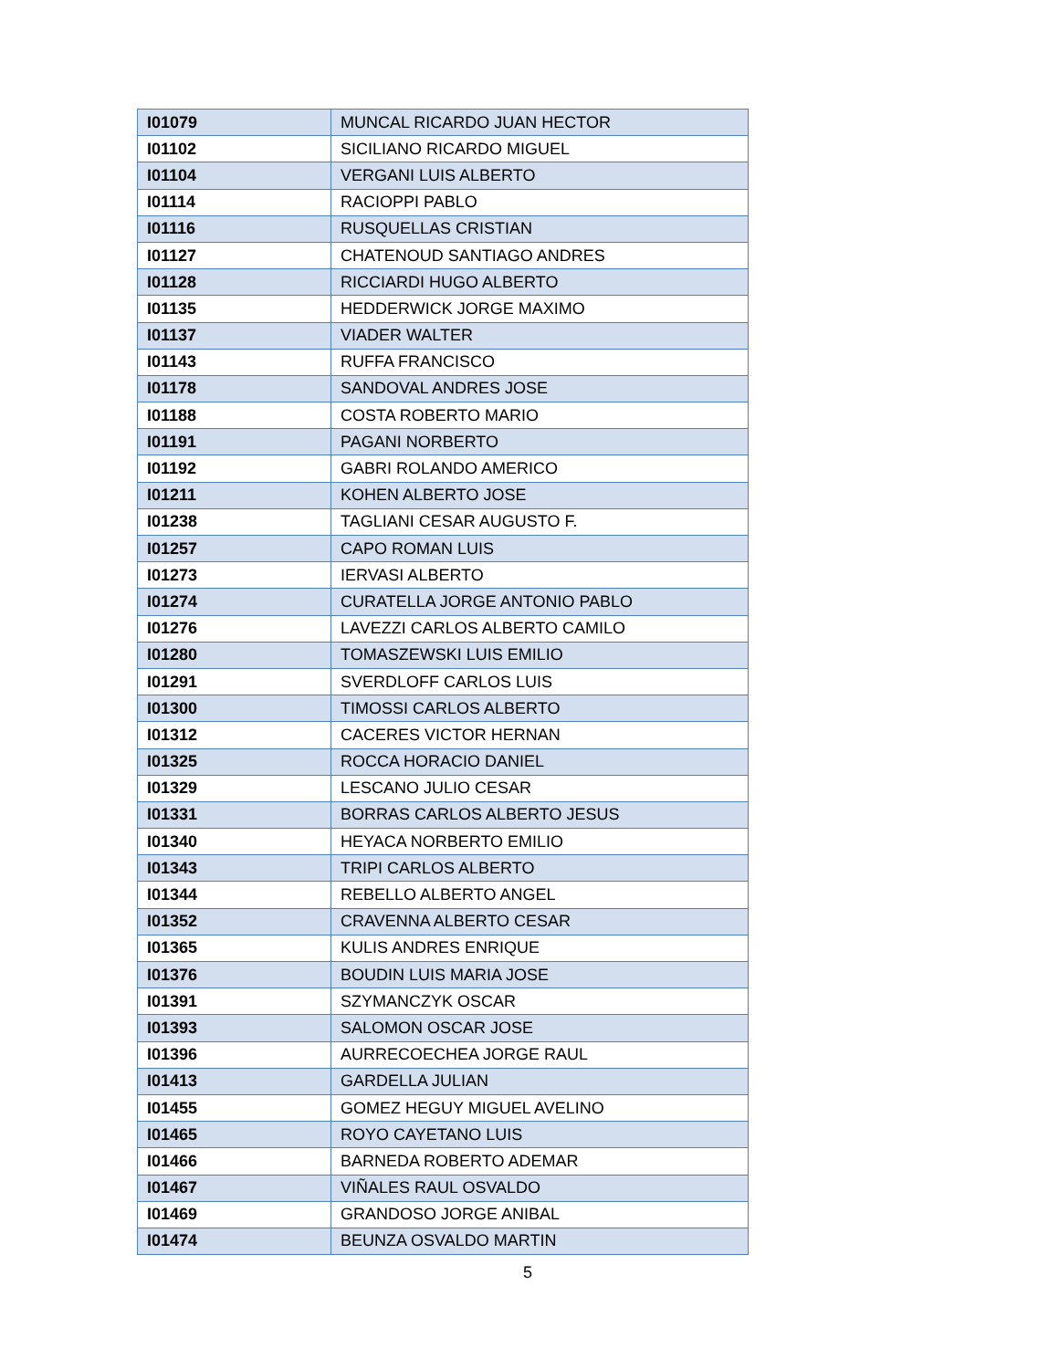| I01079 | MUNCAL RICARDO JUAN HECTOR |
| I01102 | SICILIANO RICARDO MIGUEL |
| I01104 | VERGANI LUIS ALBERTO |
| I01114 | RACIOPPI PABLO |
| I01116 | RUSQUELLAS CRISTIAN |
| I01127 | CHATENOUD SANTIAGO ANDRES |
| I01128 | RICCIARDI HUGO ALBERTO |
| I01135 | HEDDERWICK JORGE MAXIMO |
| I01137 | VIADER WALTER |
| I01143 | RUFFA FRANCISCO |
| I01178 | SANDOVAL ANDRES JOSE |
| I01188 | COSTA ROBERTO MARIO |
| I01191 | PAGANI NORBERTO |
| I01192 | GABRI ROLANDO AMERICO |
| I01211 | KOHEN ALBERTO JOSE |
| I01238 | TAGLIANI CESAR AUGUSTO F. |
| I01257 | CAPO ROMAN LUIS |
| I01273 | IERVASI ALBERTO |
| I01274 | CURATELLA JORGE ANTONIO PABLO |
| I01276 | LAVEZZI CARLOS ALBERTO CAMILO |
| I01280 | TOMASZEWSKI LUIS EMILIO |
| I01291 | SVERDLOFF CARLOS LUIS |
| I01300 | TIMOSSI CARLOS ALBERTO |
| I01312 | CACERES VICTOR HERNAN |
| I01325 | ROCCA HORACIO DANIEL |
| I01329 | LESCANO JULIO CESAR |
| I01331 | BORRAS CARLOS ALBERTO JESUS |
| I01340 | HEYACA NORBERTO EMILIO |
| I01343 | TRIPI CARLOS ALBERTO |
| I01344 | REBELLO ALBERTO ANGEL |
| I01352 | CRAVENNA ALBERTO CESAR |
| I01365 | KULIS ANDRES ENRIQUE |
| I01376 | BOUDIN LUIS MARIA JOSE |
| I01391 | SZYMANCZYK OSCAR |
| I01393 | SALOMON OSCAR JOSE |
| I01396 | AURRECOECHEA JORGE RAUL |
| I01413 | GARDELLA JULIAN |
| I01455 | GOMEZ HEGUY MIGUEL AVELINO |
| I01465 | ROYO CAYETANO LUIS |
| I01466 | BARNEDA ROBERTO ADEMAR |
| I01467 | VIÑALES RAUL OSVALDO |
| I01469 | GRANDOSO JORGE ANIBAL |
| I01474 | BEUNZA OSVALDO MARTIN |
5